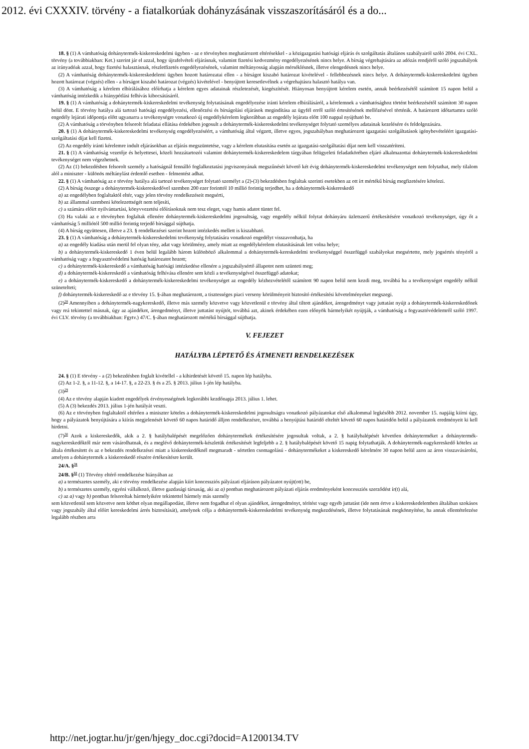2012. évi CXXXIV. törvény - a fiatalkorúak dohányzásának visszaszorításáról és a do...
18. § (1) A vámhatóság dohánytermék-kiskereskedelmi ügyben - az e törvényben meghatározott eltérésekkel - a közigazgatási hatósági eljárás és szolgáltatás általános szabályairól szóló 2004. évi CXL. törvény (a továbbiakban: Ket.) szerint jár el azzal, hogy újrafelvételi eljárásnak, valamint fizetési kedvezmény engedélyezésének nincs helye. A bírság végrehajtására az adózás rendjéről szóló jogszabályok az irányadóak azzal, hogy fizetési halasztásnak, részletfizetés engedélyezésének, valamint méltányosság alapján mérséklésnek, illetve elengedésnek nincs helye.
(2) A vámhatóság dohánytermék-kiskereskedelemi ügyben hozott határozatai ellen - a bírságot kiszabó határozat kivételével - fellebbezésnek nincs helye. A dohánytermék-kiskereskedelmi ügyben hozott határozat (végzés) ellen - a bírságot kiszabó határozat (végzés) kivételével - benyújtott keresetlevélnek a végrehajtásra halasztó hatálya van.
(3) A vámhatóság a kérelem elbírálásához előírhatja a kérelem egyes adatainak részletezését, kiegészítését. Hiányosan benyújtott kérelem esetén, annak beérkezésétől számított 15 napon belül a vámhatóság intézkedik a hiánypótlási felhívás kibocsátásáról.
19. § (1) A vámhatóság a dohánytermék-kiskereskedelmi tevékenység folytatásának engedélyezése iránti kérelem elbírálásáról, a kérelemnek a vámhatósághoz történt beérkezésétől számított 30 napon belül dönt. E törvény hatálya alá tartozó hatósági engedélyezési, ellenőrzési és bírságolási eljárások megindítása az ügyfél erről szóló értesítésének mellőzésével történik. A határozott időtartamra szóló engedély lejárati időpontja előtt ugyanarra a tevékenységre vonatkozó új engedélykérelem legkorábban az engedély lejárata előtt 100 nappal nyújtható be.
(2) A vámhatóság a törvényben felsorolt feladatai ellátása érdekében jogosult a dohánytermék-kiskereskedelmi tevékenységet folytató személyes adatainak kezelésére és feldolgozására.
20. § (1) A dohánytermék-kiskereskedelmi tevékenység engedélyezéséért, a vámhatóság által végzett, illetve egyes, jogszabályban meghatározott igazgatási szolgáltatások igénybevételéért igazgatási-szolgáltatási díjat kell fizetni.
(2) Az engedély iránti kérelemre indult eljárásokban az eljárás megszüntetése, vagy a kérelem elutasítása esetén az igazgatási-szolgáltatási díjat nem kell visszatéríteni.
21. § (1) A vámhatóság vezetője és helyettesei, közeli hozzátartozói valamint dohánytermék-kiskereskedelem tárgyában felügyeleti feladatkörében eljáró alkalmazottai dohánytermék-kiskereskedelmi tevékenységet nem végezhetnek.
(2) Az (1) bekezdésben felsorolt személy a hatóságnál fennálló foglalkoztatási jogviszonyának megszűnését követő két évig dohánytermék-kiskereskedelmi tevékenységet nem folytathat, mely tilalom alól a miniszter - különös méltánylást érdemlő esetben - felmentést adhat.
22. § (1) A vámhatóság az e törvény hatálya alá tartozó tevékenységet folytató személyt a (2)-(3) bekezdésben foglaltak szerinti esetekben az ott írt mértékű bírság megfizetésére kötelezi.
(2) A bírság összege a dohánytermék-kiskereskedővel szemben 200 ezer forinttól 10 millió forintig terjedhet, ha a dohánytermék-kiskereskedő
a) az engedélyben foglaltaktól eltér, vagy jelen törvény rendelkezéseit megsérti,
b) az állammal szembeni kötelezettségét nem teljesíti,
c) a számára előírt nyilvántartási, könyvvezetési előírásoknak nem tesz eleget, vagy hamis adatot tüntet fel.
(3) Ha valaki az e törvényben foglaltak ellenére dohánytermék-kiskereskedelmi jogosultság, vagy engedély nélkül folytat dohányáru üzletszerű értékesítésére vonatkozó tevékenységet, úgy őt a vámhatóság 5 milliótól 500 millió forintig terjedő bírsággal sújthatja.
(4) A bírság együttesen, illetve a 23. § rendelkezései szerint hozott intézkedés mellett is kiszabható.
23. § (1) A vámhatóság a dohánytermék-kiskereskedelmi tevékenység folytatására vonatkozó engedélyt visszavonhatja, ha
a) az engedély kiadása után merül fel olyan tény, adat vagy körülmény, amely miatt az engedélykérelem elutasításának lett volna helye;
b) a dohánytermék-kiskereskedő 1 éven belül legalább három különböző alkalommal a dohánytermék-kereskedelmi tevékenységgel összefüggő szabályokat megsértette, mely jogsértés tényéről a vámhatóság vagy a fogyasztóvédelmi hatóság határozatot hozott;
c) a dohánytermék-kiskereskedő a vámhatóság hatósági intézkedése ellenére a jogszabálysértő állapotot nem szünteti meg;
d) a dohánytermék-kiskereskedő a vámhatóság felhívása ellenére sem közli a tevékenységével összefüggő adatokat;
e) a dohánytermék-kiskereskedő a dohánytermék-kiskereskedelmi tevékenységet az engedély kézhezvételétől számított 90 napon belül nem kezdi meg, továbbá ha a tevékenységet engedély nélkül szünetelteti;
f) dohánytermék-kiskereskedő az e törvény 15. §-ában meghatározott, a tisztességes piaci verseny körülményeit biztosító értékesítési követelményeket megszegi.
(2)<sup>28</sup> Amennyiben a dohánytermék-nagykereskedő, illetve más személy közvetve vagy közvetlenül e törvény által tiltott ajándékot, árengedményt vagy juttatást nyújt a dohánytermék-kiskereskedőnek vagy reá tekintettel másnak, úgy az ajándékot, árengedményt, illetve juttatást nyújtót, továbbá azt, akinek érdekében ezen előnyök bármelyikét nyújtják, a vámhatóság a fogyasztóvédelemről szóló 1997. évi CLV. törvény (a továbbiakban: Fgytv.) 47/C. §-ában meghatározott mértékű bírsággal sújthatja.
V. FEJEZET
HATÁLYBA LÉPTETŐ ÉS ÁTMENETI RENDELKEZÉSEK
24. § (1) E törvény - a (2) bekezdésben foglalt kivétellel - a kihirdetését követő 15. napon lép hatályba.
(2) Az 1-2. §, a 11-12. §, a 14-17. §, a 22-23. § és a 25. § 2013. július 1-jén lép hatályba.
(3)<sup>29</sup>
(4) Az e törvény alapján kiadott engedélyek érvényességének legkorábbi kezdőnapja 2013. július 1. lehet.
(5) A (3) bekezdés 2013. július 1-jén hatályát veszti.
(6) Az e törvényben foglaltaktól eltérően a miniszter köteles a dohánytermék-kiskereskedelmi jogosultságra vonatkozó pályázatokat első alkalommal legkésőbb 2012. november 15. napjáig kiírni úgy, hogy a pályázatok benyújtására a kiírás megjelenését követő 60 napos határidő álljon rendelkezésre, továbbá a benyújtási határidő elteltét követő 60 napos határidőn belül a pályázatok eredményeit ki kell hirdetni.
(7)<sup>30</sup> Azok a kiskereskedők, akik a 2. § hatálybalépését megelőzően dohánytermékek értékesítésére jogosultak voltak, a 2. § hatálybalépését követően dohányterméket a dohánytermék-nagykereskedőktől már nem vásárolhatnak, és a meglévő dohánytermék-készletük értékesítését legfeljebb a 2. § hatálybalépését követő 15 napig folytathatják. A dohánytermék-nagykereskedő köteles az általa értékesített és az e bekezdés rendelkezései miatt a kiskereskedőknél megmaradt - sértetlen csomagolású - dohánytermékeket a kiskereskedő kérelmére 30 napon belül azon az áron visszavásárolni, amelyen a dohánytermék a kiskereskedő részére értékesítésre került.
24/A. §<sup>31</sup>
24/B. §<sup>32</sup> (1) Törvény eltérő rendelkezése hiányában az
a) a természetes személy, aki e törvény rendelkezése alapján kiírt koncessziós pályázati eljáráson pályázatot nyújt(ott) be,
b) a természetes személy, egyéni vállalkozó, illetve gazdasági társaság, aki az a) pontban meghatározott pályázati eljárás eredményeként koncessziós szerződést ír(t) alá,
c) az a) vagy b) pontban felsoroltak bármelyikére tekintettel bármely más személy
sem közvetlenül sem közvetve nem köthet olyan megállapodást, illetve nem fogadhat el olyan ajándékot, árengedményt, térítést vagy egyéb juttatást (ide nem értve a kiskereskedelemben általában szokásos vagy jogszabály által előírt kereskedelmi árrés biztosítását), amelynek célja a dohánytermék-kiskereskedelmi tevékenység megkezdésének, illetve folytatásának megkönnyítése, ha annak ellentételezése legalább részben arra
http://net.jogtar.hu/jr/gen/hjegy_doc.cgi?docid=A1200134.TV